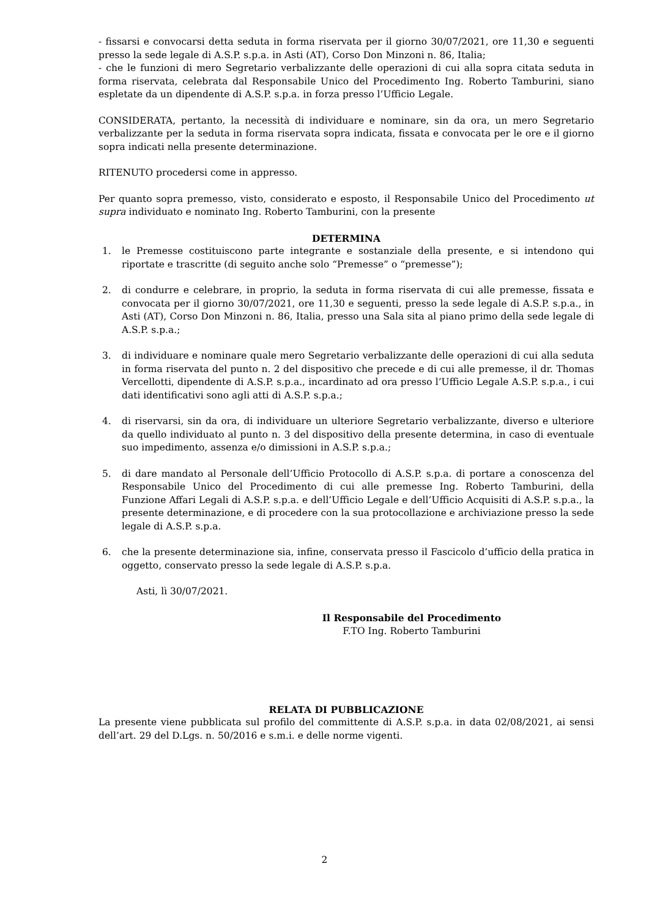- fissarsi e convocarsi detta seduta in forma riservata per il giorno 30/07/2021, ore 11,30 e seguenti presso la sede legale di A.S.P. s.p.a. in Asti (AT), Corso Don Minzoni n. 86, Italia;
- che le funzioni di mero Segretario verbalizzante delle operazioni di cui alla sopra citata seduta in forma riservata, celebrata dal Responsabile Unico del Procedimento Ing. Roberto Tamburini, siano espletate da un dipendente di A.S.P. s.p.a. in forza presso l’Ufficio Legale.
CONSIDERATA, pertanto, la necessità di individuare e nominare, sin da ora, un mero Segretario verbalizzante per la seduta in forma riservata sopra indicata, fissata e convocata per le ore e il giorno sopra indicati nella presente determinazione.
RITENUTO procedersi come in appresso.
Per quanto sopra premesso, visto, considerato e esposto, il Responsabile Unico del Procedimento ut supra individuato e nominato Ing. Roberto Tamburini, con la presente
DETERMINA
1. le Premesse costituiscono parte integrante e sostanziale della presente, e si intendono qui riportate e trascritte (di seguito anche solo “Premesse” o “premesse”);
2. di condurre e celebrare, in proprio, la seduta in forma riservata di cui alle premesse, fissata e convocata per il giorno 30/07/2021, ore 11,30 e seguenti, presso la sede legale di A.S.P. s.p.a., in Asti (AT), Corso Don Minzoni n. 86, Italia, presso una Sala sita al piano primo della sede legale di A.S.P. s.p.a.;
3. di individuare e nominare quale mero Segretario verbalizzante delle operazioni di cui alla seduta in forma riservata del punto n. 2 del dispositivo che precede e di cui alle premesse, il dr. Thomas Vercellotti, dipendente di A.S.P. s.p.a., incardinato ad ora presso l’Ufficio Legale A.S.P. s.p.a., i cui dati identificativi sono agli atti di A.S.P. s.p.a.;
4. di riservarsi, sin da ora, di individuare un ulteriore Segretario verbalizzante, diverso e ulteriore da quello individuato al punto n. 3 del dispositivo della presente determina, in caso di eventuale suo impedimento, assenza e/o dimissioni in A.S.P. s.p.a.;
5. di dare mandato al Personale dell’Ufficio Protocollo di A.S.P. s.p.a. di portare a conoscenza del Responsabile Unico del Procedimento di cui alle premesse Ing. Roberto Tamburini, della Funzione Affari Legali di A.S.P. s.p.a. e dell’Ufficio Legale e dell’Ufficio Acquisiti di A.S.P. s.p.a., la presente determinazione, e di procedere con la sua protocollazione e archiviazione presso la sede legale di A.S.P. s.p.a.
6. che la presente determinazione sia, infine, conservata presso il Fascicolo d’ufficio della pratica in oggetto, conservato presso la sede legale di A.S.P. s.p.a.
Asti, lì 30/07/2021.
Il Responsabile del Procedimento
F.TO Ing. Roberto Tamburini
RELATA DI PUBBLICAZIONE
La presente viene pubblicata sul profilo del committente di A.S.P. s.p.a. in data 02/08/2021, ai sensi dell’art. 29 del D.Lgs. n. 50/2016 e s.m.i. e delle norme vigenti.
2